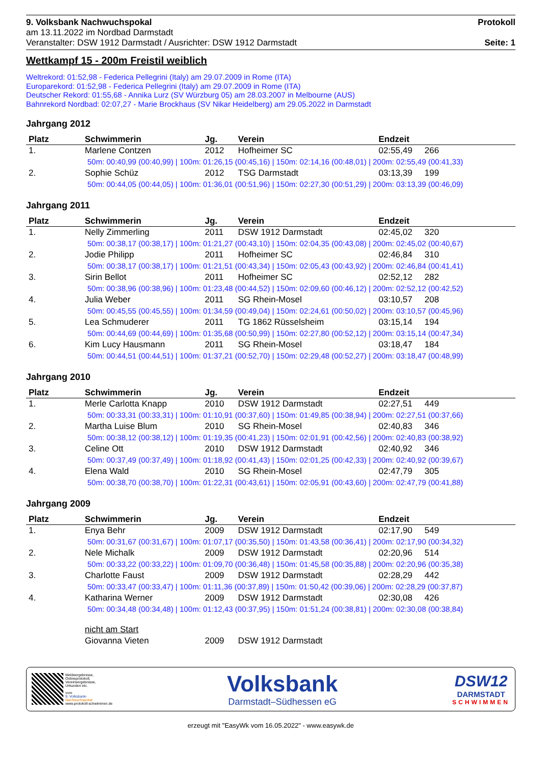9. Volksbank Nachwuchspokal
am 13.11.2022 im Nordbad Darmstadt
Veranstalter: DSW 1912 Darmstadt / Ausrichter: DSW 1912 Darmstadt
Protokoll
Seite: 1
Wettkampf 15 - 200m Freistil weiblich
Weltrekord: 01:52,98 - Federica Pellegrini (Italy) am 29.07.2009 in Rome (ITA)
Europarekord: 01:52,98 - Federica Pellegrini (Italy) am 29.07.2009 in Rome (ITA)
Deutscher Rekord: 01:55,68 - Annika Lurz (SV Würzburg 05) am 28.03.2007 in Melbourne (AUS)
Bahnrekord Nordbad: 02:07,27 - Marie Brockhaus (SV Nikar Heidelberg) am 29.05.2022 in Darmstadt
Jahrgang 2012
| Platz | Schwimmerin | Jg. | Verein | Endzeit | |
| --- | --- | --- | --- | --- | --- |
| 1. | Marlene Contzen | 2012 | Hofheimer SC | 02:55,49 | 266 |
| 50m: 00:40,99 (00:40,99) / 100m: 01:26,15 (00:45,16) / 150m: 02:14,16 (00:48,01) / 200m: 02:55,49 (00:41,33) | | | | | |
| 2. | Sophie Schüz | 2012 | TSG Darmstadt | 03:13,39 | 199 |
| 50m: 00:44,05 (00:44,05) / 100m: 01:36,01 (00:51,96) / 150m: 02:27,30 (00:51,29) / 200m: 03:13,39 (00:46,09) | | | | | |
Jahrgang 2011
| Platz | Schwimmerin | Jg. | Verein | Endzeit | |
| --- | --- | --- | --- | --- | --- |
| 1. | Nelly Zimmerling | 2011 | DSW 1912 Darmstadt | 02:45,02 | 320 |
| 50m: 00:38,17 (00:38,17) / 100m: 01:21,27 (00:43,10) / 150m: 02:04,35 (00:43,08) / 200m: 02:45,02 (00:40,67) | | | | | |
| 2. | Jodie Philipp | 2011 | Hofheimer SC | 02:46,84 | 310 |
| 50m: 00:38,17 (00:38,17) / 100m: 01:21,51 (00:43,34) / 150m: 02:05,43 (00:43,92) / 200m: 02:46,84 (00:41,41) | | | | | |
| 3. | Sirin Bellot | 2011 | Hofheimer SC | 02:52,12 | 282 |
| 50m: 00:38,96 (00:38,96) / 100m: 01:23,48 (00:44,52) / 150m: 02:09,60 (00:46,12) / 200m: 02:52,12 (00:42,52) | | | | | |
| 4. | Julia Weber | 2011 | SG Rhein-Mosel | 03:10,57 | 208 |
| 50m: 00:45,55 (00:45,55) / 100m: 01:34,59 (00:49,04) / 150m: 02:24,61 (00:50,02) / 200m: 03:10,57 (00:45,96) | | | | | |
| 5. | Lea Schmuderer | 2011 | TG 1862 Rüsselsheim | 03:15,14 | 194 |
| 50m: 00:44,69 (00:44,69) / 100m: 01:35,68 (00:50,99) / 150m: 02:27,80 (00:52,12) / 200m: 03:15,14 (00:47,34) | | | | | |
| 6. | Kim Lucy Hausmann | 2011 | SG Rhein-Mosel | 03:18,47 | 184 |
| 50m: 00:44,51 (00:44,51) / 100m: 01:37,21 (00:52,70) / 150m: 02:29,48 (00:52,27) / 200m: 03:18,47 (00:48,99) | | | | | |
Jahrgang 2010
| Platz | Schwimmerin | Jg. | Verein | Endzeit | |
| --- | --- | --- | --- | --- | --- |
| 1. | Merle Carlotta Knapp | 2010 | DSW 1912 Darmstadt | 02:27,51 | 449 |
| 50m: 00:33,31 (00:33,31) / 100m: 01:10,91 (00:37,60) / 150m: 01:49,85 (00:38,94) / 200m: 02:27,51 (00:37,66) | | | | | |
| 2. | Martha Luise Blum | 2010 | SG Rhein-Mosel | 02:40,83 | 346 |
| 50m: 00:38,12 (00:38,12) / 100m: 01:19,35 (00:41,23) / 150m: 02:01,91 (00:42,56) / 200m: 02:40,83 (00:38,92) | | | | | |
| 3. | Celine Ott | 2010 | DSW 1912 Darmstadt | 02:40,92 | 346 |
| 50m: 00:37,49 (00:37,49) / 100m: 01:18,92 (00:41,43) / 150m: 02:01,25 (00:42,33) / 200m: 02:40,92 (00:39,67) | | | | | |
| 4. | Elena Wald | 2010 | SG Rhein-Mosel | 02:47,79 | 305 |
| 50m: 00:38,70 (00:38,70) / 100m: 01:22,31 (00:43,61) / 150m: 02:05,91 (00:43,60) / 200m: 02:47,79 (00:41,88) | | | | | |
Jahrgang 2009
| Platz | Schwimmerin | Jg. | Verein | Endzeit | |
| --- | --- | --- | --- | --- | --- |
| 1. | Enya Behr | 2009 | DSW 1912 Darmstadt | 02:17,90 | 549 |
| 50m: 00:31,67 (00:31,67) / 100m: 01:07,17 (00:35,50) / 150m: 01:43,58 (00:36,41) / 200m: 02:17,90 (00:34,32) | | | | | |
| 2. | Nele Michalk | 2009 | DSW 1912 Darmstadt | 02:20,96 | 514 |
| 50m: 00:33,22 (00:33,22) / 100m: 01:09,70 (00:36,48) / 150m: 01:45,58 (00:35,88) / 200m: 02:20,96 (00:35,38) | | | | | |
| 3. | Charlotte Faust | 2009 | DSW 1912 Darmstadt | 02:28,29 | 442 |
| 50m: 00:33,47 (00:33,47) / 100m: 01:11,36 (00:37,89) / 150m: 01:50,42 (00:39,06) / 200m: 02:28,29 (00:37,87) | | | | | |
| 4. | Katharina Werner | 2009 | DSW 1912 Darmstadt | 02:30,08 | 426 |
| 50m: 00:34,48 (00:34,48) / 100m: 01:12,43 (00:37,95) / 150m: 01:51,24 (00:38,81) / 200m: 02:30,08 (00:38,84) | | | | | |
| | nicht am Start | | | | |
| | Giovanna Vieten | 2009 | DSW 1912 Darmstadt | | |
Meldeergebnisse,
Onlineprotokoll,
Vereinsergebnisse,
Urkunden etc.
vom
9. Volksbank-
Nachwuchspokal
www.protokoll-schwimmen.de
Volksbank
Darmstadt–Südhessen eG
DSW12
DARMSTADT
SCHWIMMEN
erzeugt mit "EasyWk vom 16.05.2022" - www.easywk.de